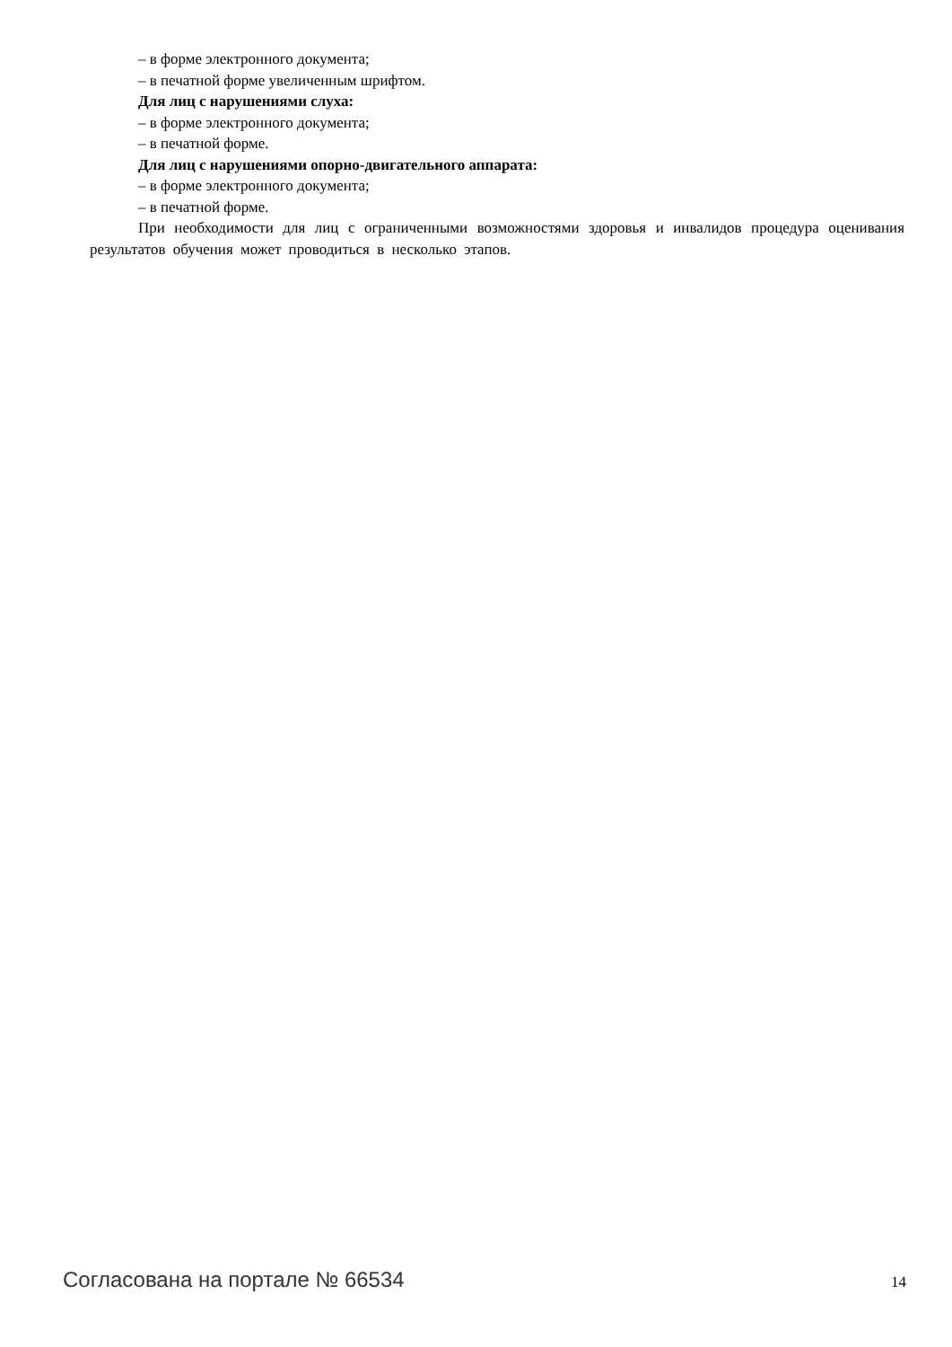– в форме электронного документа;
– в печатной форме увеличенным шрифтом.
Для лиц с нарушениями слуха:
– в форме электронного документа;
– в печатной форме.
Для лиц с нарушениями опорно-двигательного аппарата:
– в форме электронного документа;
– в печатной форме.
При необходимости для лиц с ограниченными возможностями здоровья и инвалидов процедура оценивания результатов обучения может проводиться в несколько этапов.
Согласована на портале № 66534 14